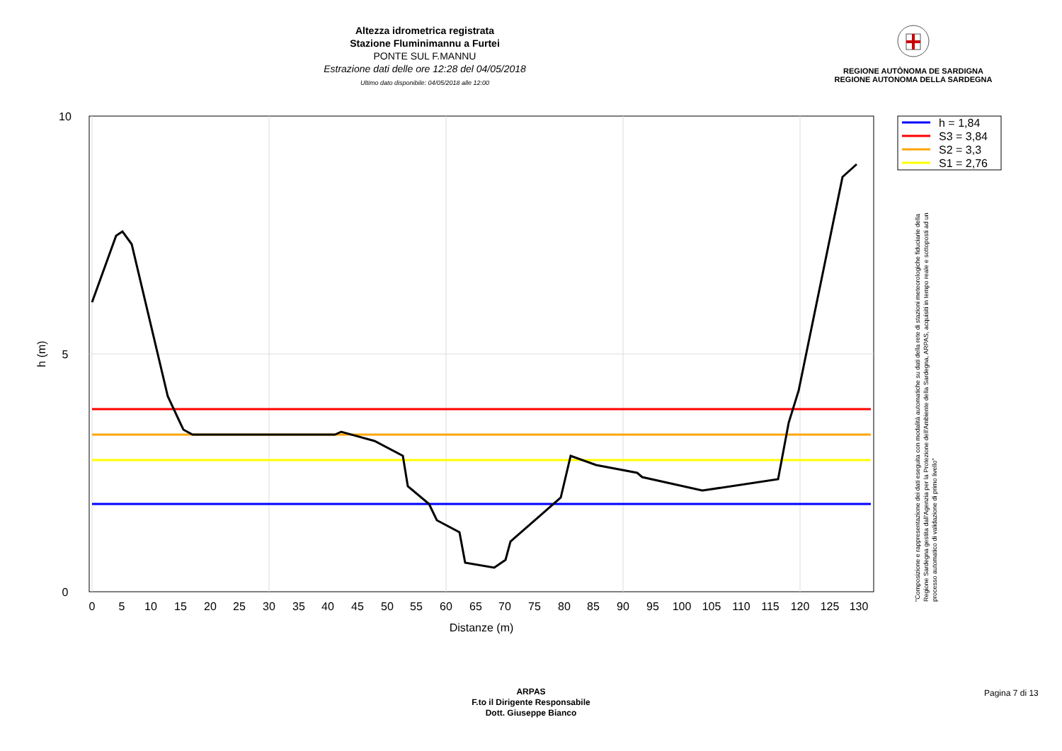Altezza idrometrica registrata
Stazione Fluminimannu a Furtei
PONTE SUL F.MANNU
Estrazione dati delle ore 12:28 del 04/05/2018
Ultimo dato disponibile: 04/05/2018 alle 12:00
REGIONE AUTÒNOMA DE SARDIGNA
REGIONE AUTONOMA DELLA SARDEGNA
10
5
0
0
5
10
15
20
25
30
35
40
45
50
55
60
65
70
75
80
85
90
95
100
105
110
115
120
125
130
Distanze (m)
h (m)
h = 1,84
S3 = 3,84
S2 = 3,3
S1 = 2,76
"Composizione e rappresentazione dei dati eseguita con modalità automatiche su dati della rete di stazioni meteorologiche fiduciarie della Regione Sardegna gestita dall'Agenzia per la Protezione dell'Ambiente della Sardegna, ARPAS, acquisiti in tempo reale e sottoposti ad un processo automatico di validazione di primo livello"
ARPAS
F.to il Dirigente Responsabile
Dott. Giuseppe Bianco
Pagina 7 di 13